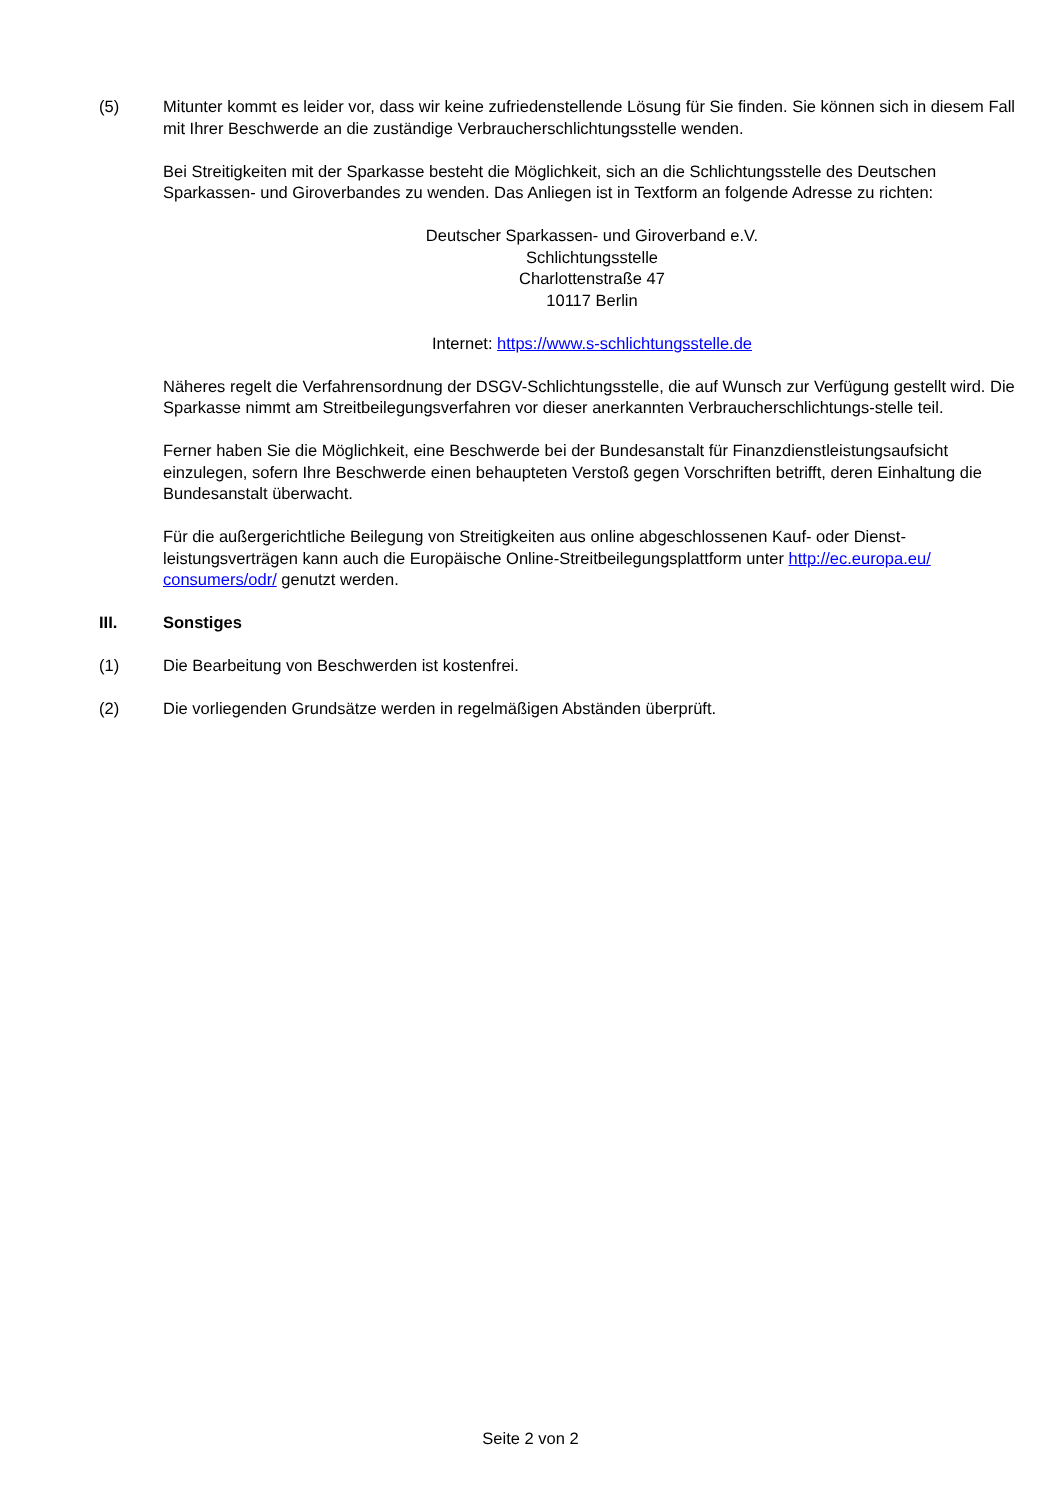(5) Mitunter kommt es leider vor, dass wir keine zufriedenstellende Lösung für Sie finden. Sie können sich in diesem Fall mit Ihrer Beschwerde an die zuständige Verbraucherschlichtungsstelle wenden.
Bei Streitigkeiten mit der Sparkasse besteht die Möglichkeit, sich an die Schlichtungsstelle des Deutschen Sparkassen- und Giroverbandes zu wenden. Das Anliegen ist in Textform an folgende Adresse zu richten:
Deutscher Sparkassen- und Giroverband e.V.
Schlichtungsstelle
Charlottenstraße 47
10117 Berlin
Internet: https://www.s-schlichtungsstelle.de
Näheres regelt die Verfahrensordnung der DSGV-Schlichtungsstelle, die auf Wunsch zur Verfügung gestellt wird. Die Sparkasse nimmt am Streitbeilegungsverfahren vor dieser anerkannten Verbraucherschlichtungs-stelle teil.
Ferner haben Sie die Möglichkeit, eine Beschwerde bei der Bundesanstalt für Finanzdienstleistungsaufsicht einzulegen, sofern Ihre Beschwerde einen behaupteten Verstoß gegen Vorschriften betrifft, deren Einhaltung die Bundesanstalt überwacht.
Für die außergerichtliche Beilegung von Streitigkeiten aus online abgeschlossenen Kauf- oder Dienst-leistungsverträgen kann auch die Europäische Online-Streitbeilegungsplattform unter http://ec.europa.eu/ consumers/odr/ genutzt werden.
III. Sonstiges
(1) Die Bearbeitung von Beschwerden ist kostenfrei.
(2) Die vorliegenden Grundsätze werden in regelmäßigen Abständen überprüft.
Seite 2 von 2